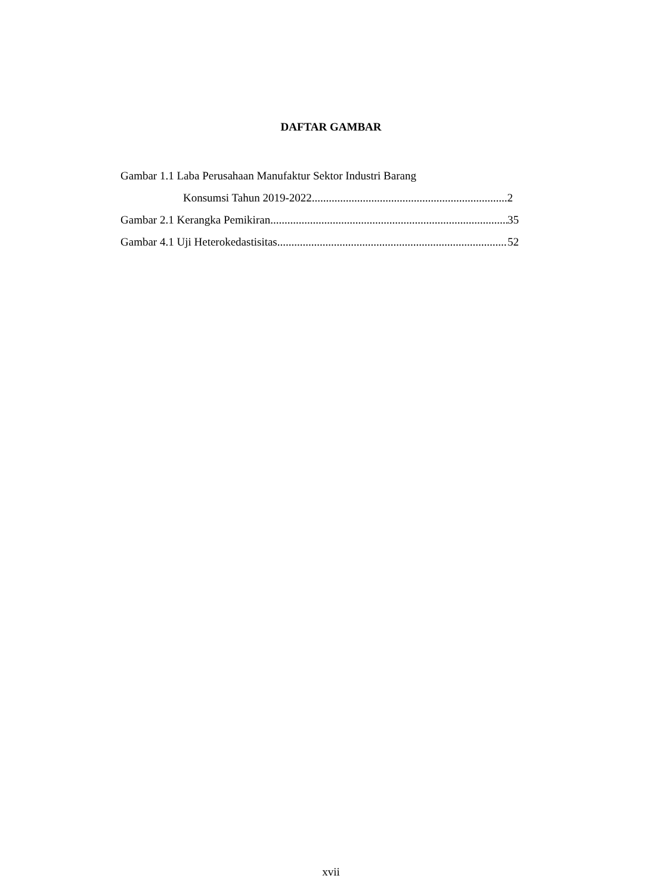DAFTAR GAMBAR
Gambar 1.1 Laba Perusahaan Manufaktur Sektor Industri Barang
Konsumsi Tahun 2019-2022 2
Gambar 2.1 Kerangka Pemikiran 35
Gambar 4.1 Uji Heterokedastisitas 52
xvii